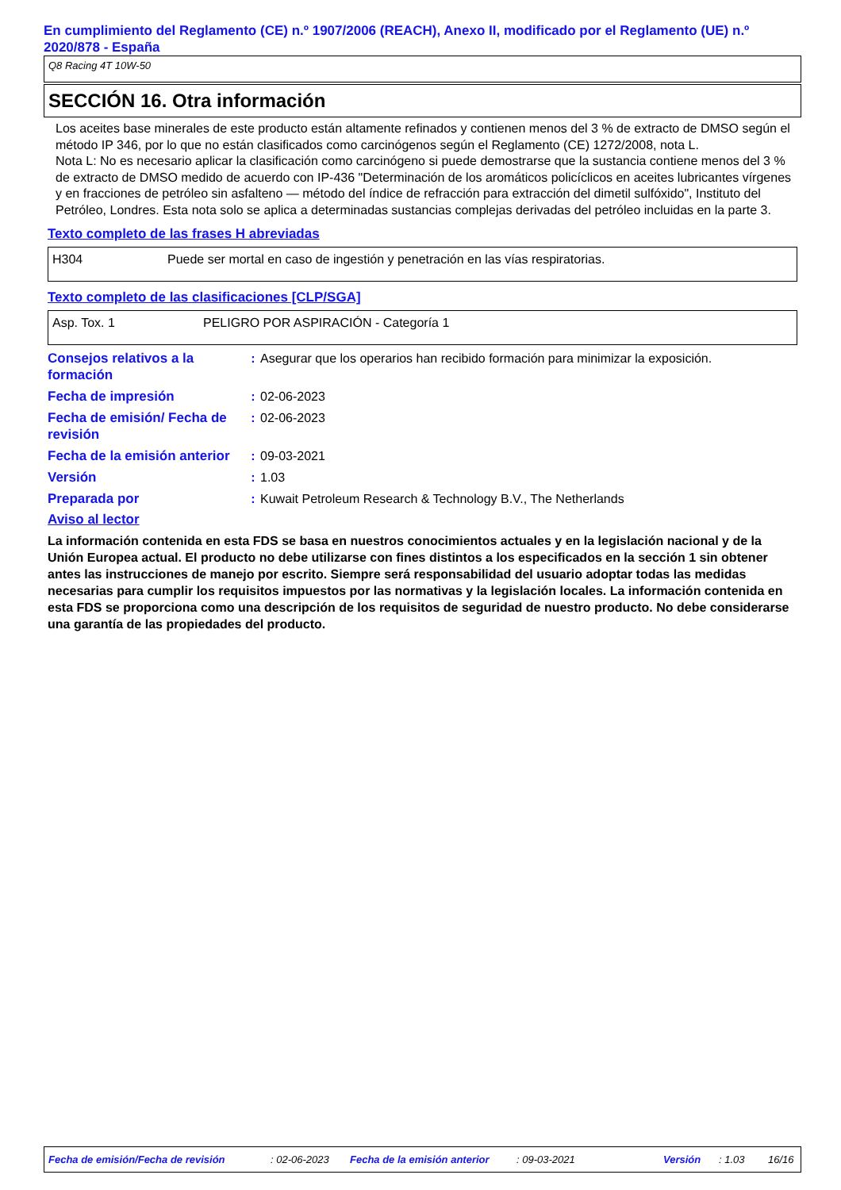En cumplimiento del Reglamento (CE) n.º 1907/2006 (REACH), Anexo II, modificado por el Reglamento (UE) n.º 2020/878 - España
Q8 Racing 4T 10W-50
SECCIÓN 16. Otra información
Los aceites base minerales de este producto están altamente refinados y contienen menos del 3 % de extracto de DMSO según el método IP 346, por lo que no están clasificados como carcinógenos según el Reglamento (CE) 1272/2008, nota L.
Nota L: No es necesario aplicar la clasificación como carcinógeno si puede demostrarse que la sustancia contiene menos del 3 % de extracto de DMSO medido de acuerdo con IP-436 "Determinación de los aromáticos policíclicos en aceites lubricantes vírgenes y en fracciones de petróleo sin asfalteno — método del índice de refracción para extracción del dimetil sulfóxido", Instituto del Petróleo, Londres. Esta nota solo se aplica a determinadas sustancias complejas derivadas del petróleo incluidas en la parte 3.
Texto completo de las frases H abreviadas
| H304 | Puede ser mortal en caso de ingestión y penetración en las vías respiratorias. |
Texto completo de las clasificaciones [CLP/SGA]
| Asp. Tox. 1 | PELIGRO POR ASPIRACIÓN - Categoría 1 |
| Consejos relativos a la formación | : | Asegurar que los operarios han recibido formación para minimizar la exposición. |
| Fecha de impresión | : | 02-06-2023 |
| Fecha de emisión/ Fecha de revisión | : | 02-06-2023 |
| Fecha de la emisión anterior | : | 09-03-2021 |
| Versión | : | 1.03 |
| Preparada por | : | Kuwait Petroleum Research & Technology B.V., The Netherlands |
Aviso al lector
La información contenida en esta FDS se basa en nuestros conocimientos actuales y en la legislación nacional y de la Unión Europea actual. El producto no debe utilizarse con fines distintos a los especificados en la sección 1 sin obtener antes las instrucciones de manejo por escrito. Siempre será responsabilidad del usuario adoptar todas las medidas necesarias para cumplir los requisitos impuestos por las normativas y la legislación locales. La información contenida en esta FDS se proporciona como una descripción de los requisitos de seguridad de nuestro producto. No debe considerarse una garantía de las propiedades del producto.
Fecha de emisión/Fecha de revisión : 02-06-2023 Fecha de la emisión anterior : 09-03-2021 Versión : 1.03 16/16